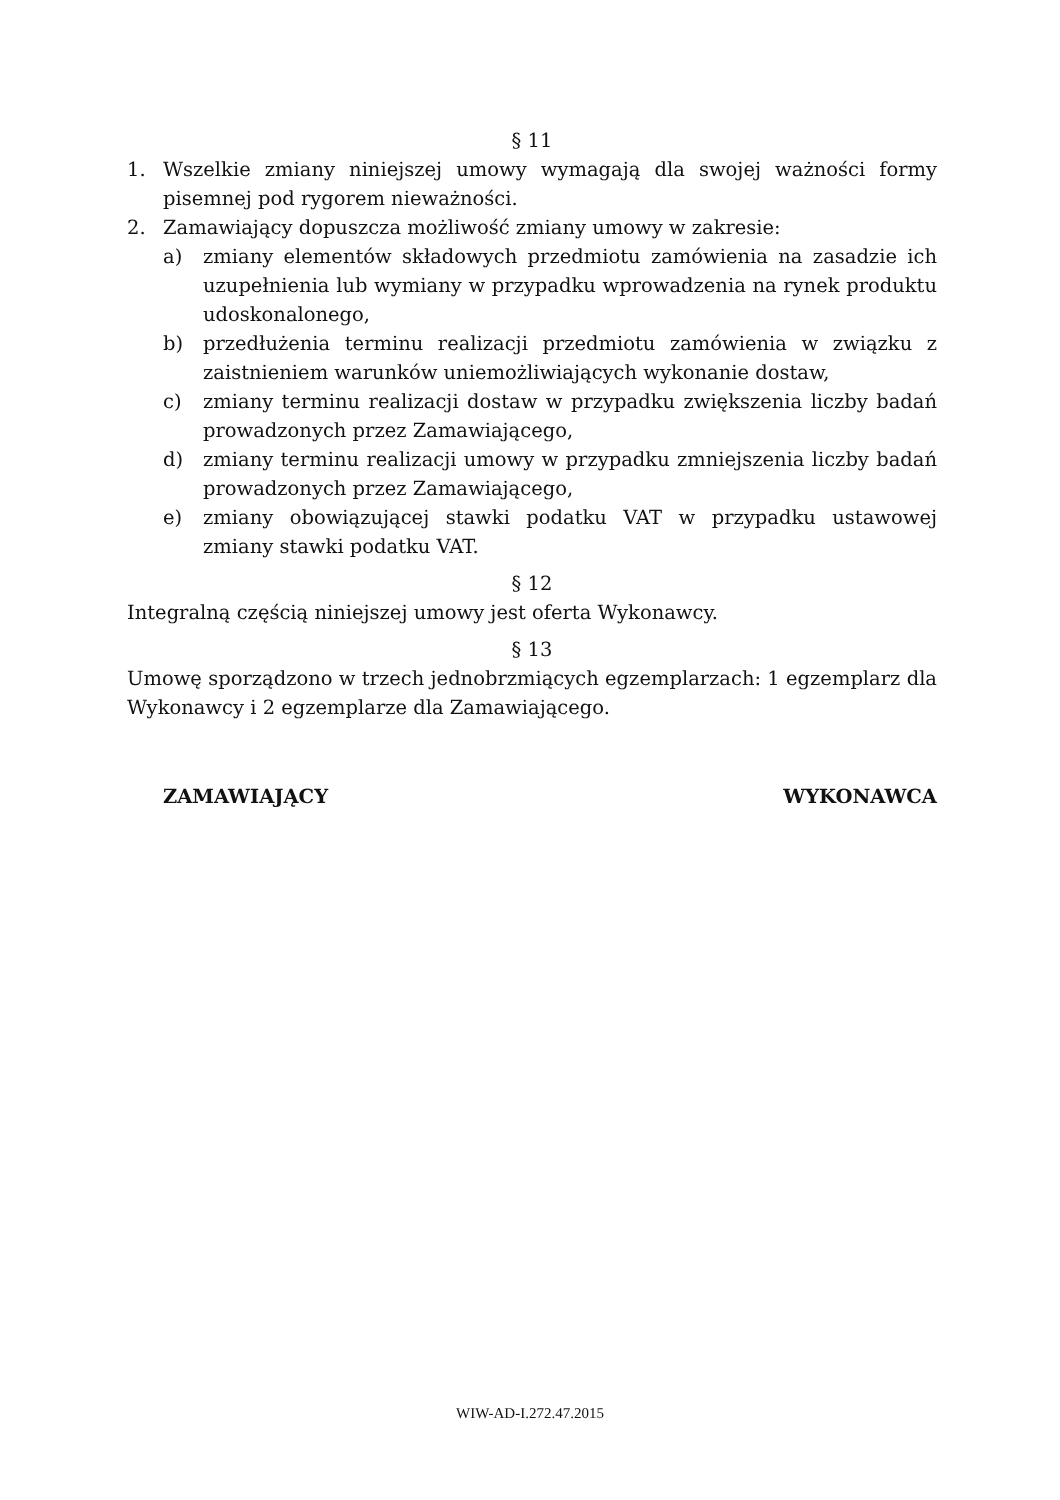§ 11
1. Wszelkie zmiany niniejszej umowy wymagają dla swojej ważności formy pisemnej pod rygorem nieważności.
2. Zamawiający dopuszcza możliwość zmiany umowy w zakresie:
a) zmiany elementów składowych przedmiotu zamówienia na zasadzie ich uzupełnienia lub wymiany w przypadku wprowadzenia na rynek produktu udoskonalonego,
b) przedłużenia terminu realizacji przedmiotu zamówienia w związku z zaistnieniem warunków uniemożliwiających wykonanie dostaw,
c) zmiany terminu realizacji dostaw w przypadku zwiększenia liczby badań prowadzonych przez Zamawiającego,
d) zmiany terminu realizacji umowy w przypadku zmniejszenia liczby badań prowadzonych przez Zamawiającego,
e) zmiany obowiązującej stawki podatku VAT w przypadku ustawowej zmiany stawki podatku VAT.
§ 12
Integralną częścią niniejszej umowy jest oferta Wykonawcy.
§ 13
Umowę sporządzono w trzech jednobrzmiących egzemplarzach: 1 egzemplarz dla Wykonawcy i 2 egzemplarze dla Zamawiającego.
ZAMAWIAJĄCY WYKONAWCA
WIW-AD-I.272.47.2015